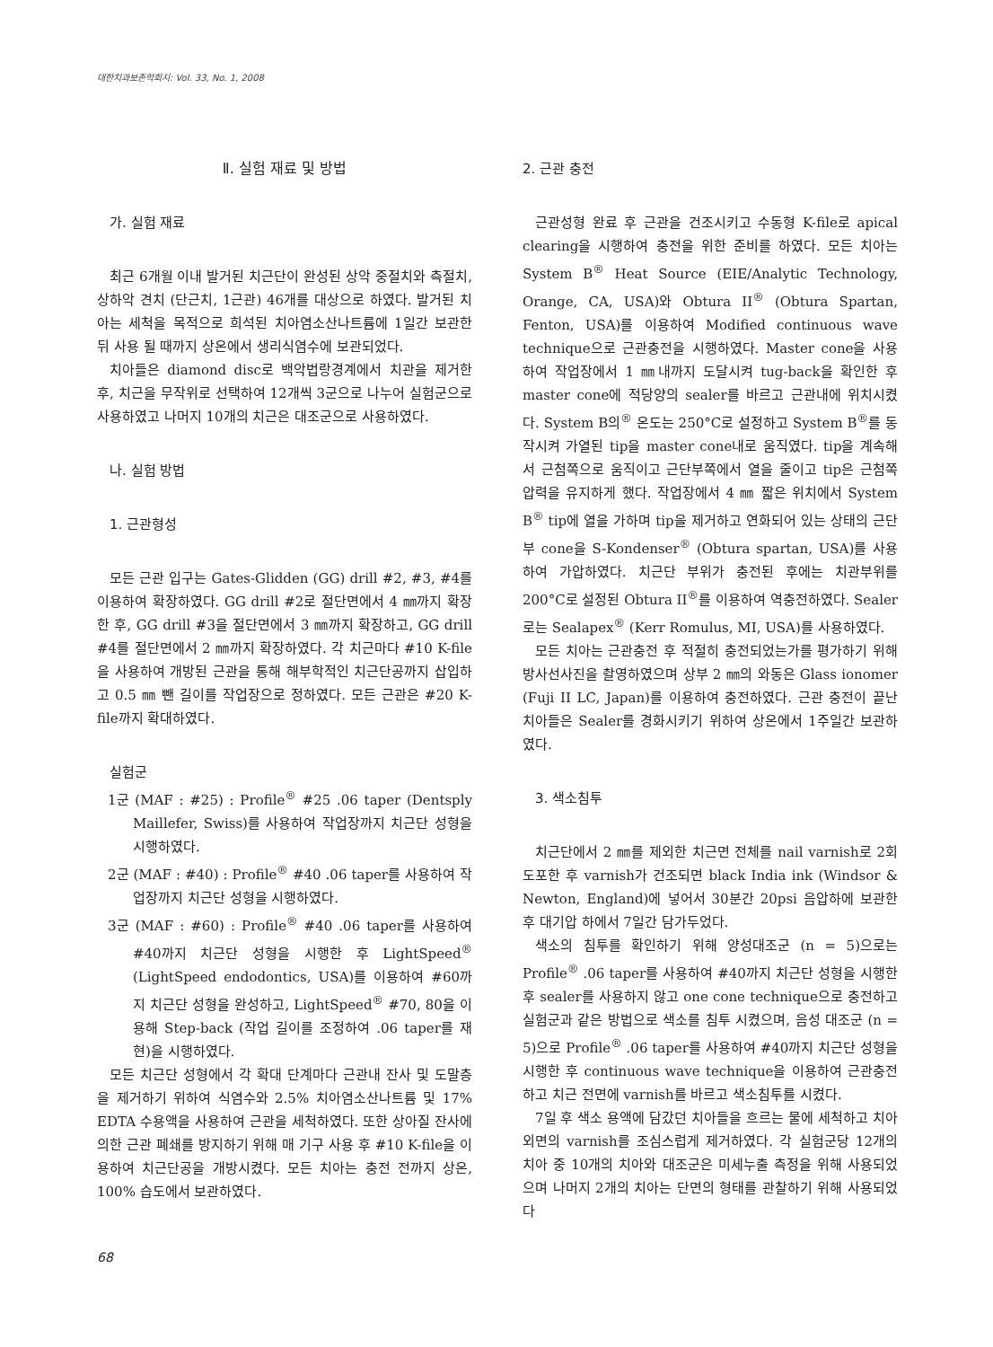대한치과보존학회지: Vol. 33, No. 1, 2008
Ⅱ. 실험 재료 및 방법
가. 실험 재료
최근 6개월 이내 발거된 치근단이 완성된 상악 중절치와 측절치, 상하악 견치 (단근치, 1근관) 46개를 대상으로 하였다. 발거된 치아는 세척을 목적으로 희석된 치아염소산나트륨에 1일간 보관한 뒤 사용 될 때까지 상온에서 생리식염수에 보관되었다.
치아들은 diamond disc로 백악법랑경계에서 치관을 제거한 후, 치근을 무작위로 선택하여 12개씩 3군으로 나누어 실험군으로 사용하였고 나머지 10개의 치근은 대조군으로 사용하였다.
나. 실험 방법
1. 근관형성
모든 근관 입구는 Gates-Glidden (GG) drill #2, #3, #4를 이용하여 확장하였다. GG drill #2로 절단면에서 4 ㎜까지 확장 한 후, GG drill #3을 절단면에서 3 ㎜까지 확장하고, GG drill #4를 절단면에서 2 ㎜까지 확장하였다. 각 치근마다 #10 K-file을 사용하여 개방된 근관을 통해 해부학적인 치근단공까지 삽입하고 0.5 ㎜ 뺀 길이를 작업장으로 정하였다. 모든 근관은 #20 K-file까지 확대하였다.
실험군
1군 (MAF : #25) : Profile<sup>®</sup> #25 .06 taper (Dentsply Maillefer, Swiss)를 사용하여 작업장까지 치근단 성형을 시행하였다.
2군 (MAF : #40) : Profile<sup>®</sup> #40 .06 taper를 사용하여 작업장까지 치근단 성형을 시행하였다.
3군 (MAF : #60) : Profile<sup>®</sup> #40 .06 taper를 사용하여 #40까지 치근단 성형을 시행한 후 LightSpeed<sup>®</sup> (LightSpeed endodontics, USA)를 이용하여 #60까지 치근단 성형을 완성하고, LightSpeed<sup>®</sup> #70, 80을 이용해 Step-back (작업 길이를 조정하여 .06 taper를 재현)을 시행하였다.
모든 치근단 성형에서 각 확대 단계마다 근관내 잔사 및 도말층을 제거하기 위하여 식염수와 2.5% 치아염소산나트륨 및 17% EDTA 수용액을 사용하여 근관을 세척하였다. 또한 상아질 잔사에 의한 근관 폐쇄를 방지하기 위해 매 기구 사용 후 #10 K-file을 이용하여 치근단공을 개방시켰다. 모든 치아는 충전 전까지 상온, 100% 습도에서 보관하였다.
2. 근관 충전
근관성형 완료 후 근관을 건조시키고 수동형 K-file로 apical clearing을 시행하여 충전을 위한 준비를 하였다. 모든 치아는 System B<sup>®</sup> Heat Source (EIE/Analytic Technology, Orange, CA, USA)와 Obtura II<sup>®</sup> (Obtura Spartan, Fenton, USA)를 이용하여 Modified continuous wave technique으로 근관충전을 시행하였다. Master cone을 사용하여 작업장에서 1 ㎜내까지 도달시켜 tug-back을 확인한 후 master cone에 적당양의 sealer를 바르고 근관내에 위치시켰다. System B의<sup>®</sup> 온도는 250°C로 설정하고 System B<sup>®</sup>를 동작시켜 가열된 tip을 master cone내로 움직였다. tip을 계속해서 근첨쪽으로 움직이고 근단부쪽에서 열을 줄이고 tip은 근첨쪽 압력을 유지하게 했다. 작업장에서 4 ㎜ 짧은 위치에서 System B<sup>®</sup> tip에 열을 가하며 tip을 제거하고 연화되어 있는 상태의 근단부 cone을 S-Kondenser<sup>®</sup> (Obtura spartan, USA)를 사용하여 가압하였다. 치근단 부위가 충전된 후에는 치관부위를 200°C로 설정된 Obtura II<sup>®</sup>를 이용하여 역충전하였다. Sealer로는 Sealapex<sup>®</sup> (Kerr Romulus, MI, USA)를 사용하였다.
모든 치아는 근관충전 후 적절히 충전되었는가를 평가하기 위해 방사선사진을 촬영하였으며 상부 2 ㎜의 와동은 Glass ionomer (Fuji II LC, Japan)를 이용하여 충전하였다. 근관 충전이 끝난 치아들은 Sealer를 경화시키기 위하여 상온에서 1주일간 보관하였다.
3. 색소침투
치근단에서 2 ㎜를 제외한 치근면 전체를 nail varnish로 2회 도포한 후 varnish가 건조되면 black India ink (Windsor & Newton, England)에 넣어서 30분간 20psi 음압하에 보관한 후 대기압 하에서 7일간 담가두었다.
색소의 침투를 확인하기 위해 양성대조군 (n = 5)으로는 Profile<sup>®</sup> .06 taper를 사용하여 #40까지 치근단 성형을 시행한 후 sealer를 사용하지 않고 one cone technique으로 충전하고 실험군과 같은 방법으로 색소를 침투 시켰으며, 음성 대조군 (n = 5)으로 Profile<sup>®</sup> .06 taper를 사용하여 #40까지 치근단 성형을 시행한 후 continuous wave technique을 이용하여 근관충전하고 치근 전면에 varnish를 바르고 색소침투를 시켰다.
7일 후 색소 용액에 담갔던 치아들을 흐르는 물에 세척하고 치아 외면의 varnish를 조심스럽게 제거하였다. 각 실험군당 12개의 치아 중 10개의 치아와 대조군은 미세누출 측정을 위해 사용되었으며 나머지 2개의 치아는 단면의 형태를 관찰하기 위해 사용되었다
68